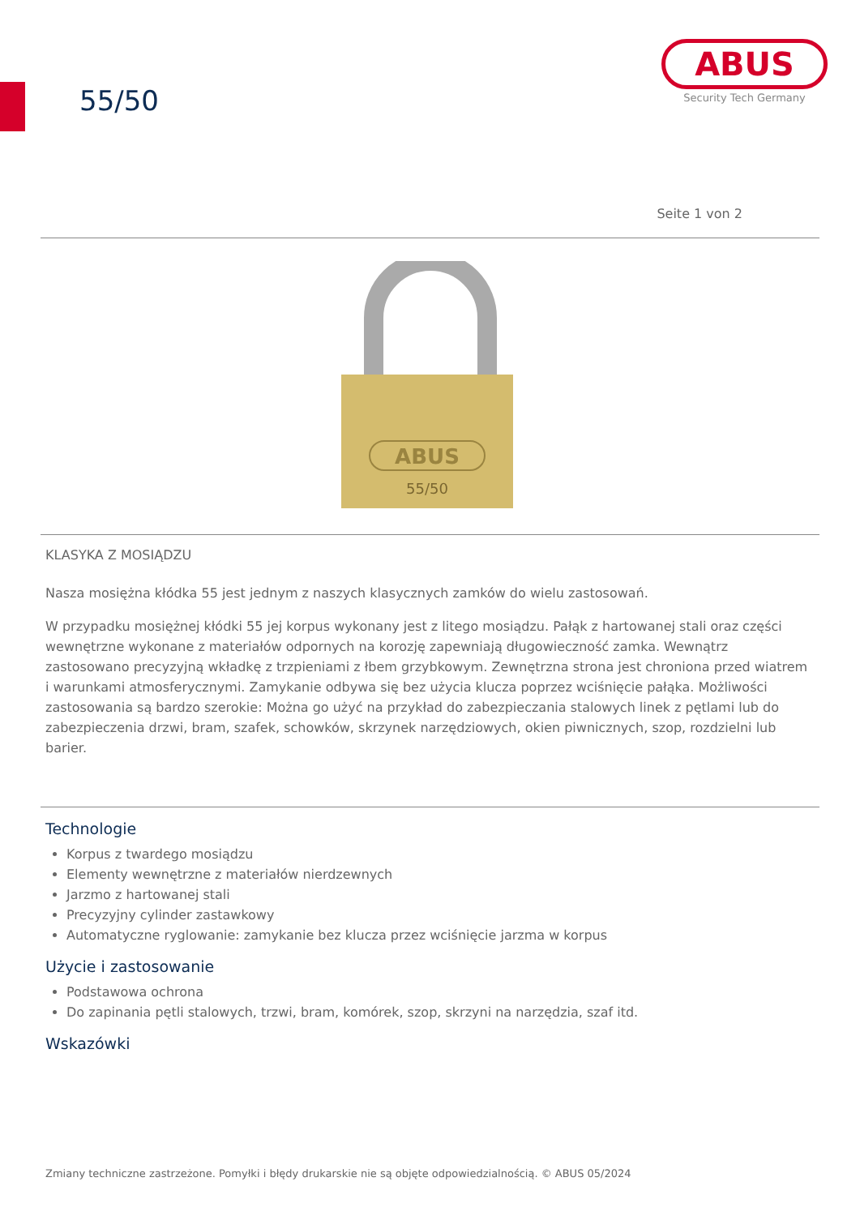55/50
ABUS
Security Tech Germany
Seite 1 von 2
ABUS
55/50
KLASYKA Z MOSIĄDZU
Nasza mosiężna kłódka 55 jest jednym z naszych klasycznych zamków do wielu zastosowań.
W przypadku mosiężnej kłódki 55 jej korpus wykonany jest z litego mosiądzu. Pałąk z hartowanej stali oraz części wewnętrzne wykonane z materiałów odpornych na korozję zapewniają długowieczność zamka. Wewnątrz zastosowano precyzyjną wkładkę z trzpieniami z łbem grzybkowym. Zewnętrzna strona jest chroniona przed wiatrem i warunkami atmosferycznymi. Zamykanie odbywa się bez użycia klucza poprzez wciśnięcie pałąka. Możliwości zastosowania są bardzo szerokie: Można go użyć na przykład do zabezpieczania stalowych linek z pętlami lub do zabezpieczenia drzwi, bram, szafek, schowków, skrzynek narzędziowych, okien piwnicznych, szop, rozdzielni lub barier.
Technologie
Korpus z twardego mosiądzu
Elementy wewnętrzne z materiałów nierdzewnych
Jarzmo z hartowanej stali
Precyzyjny cylinder zastawkowy
Automatyczne ryglowanie: zamykanie bez klucza przez wciśnięcie jarzma w korpus
Użycie i zastosowanie
Podstawowa ochrona
Do zapinania pętli stalowych, trzwi, bram, komórek, szop, skrzyni na narzędzia, szaf itd.
Wskazówki
Zmiany techniczne zastrzeżone. Pomyłki i błędy drukarskie nie są objęte odpowiedzialnością. © ABUS 05/2024